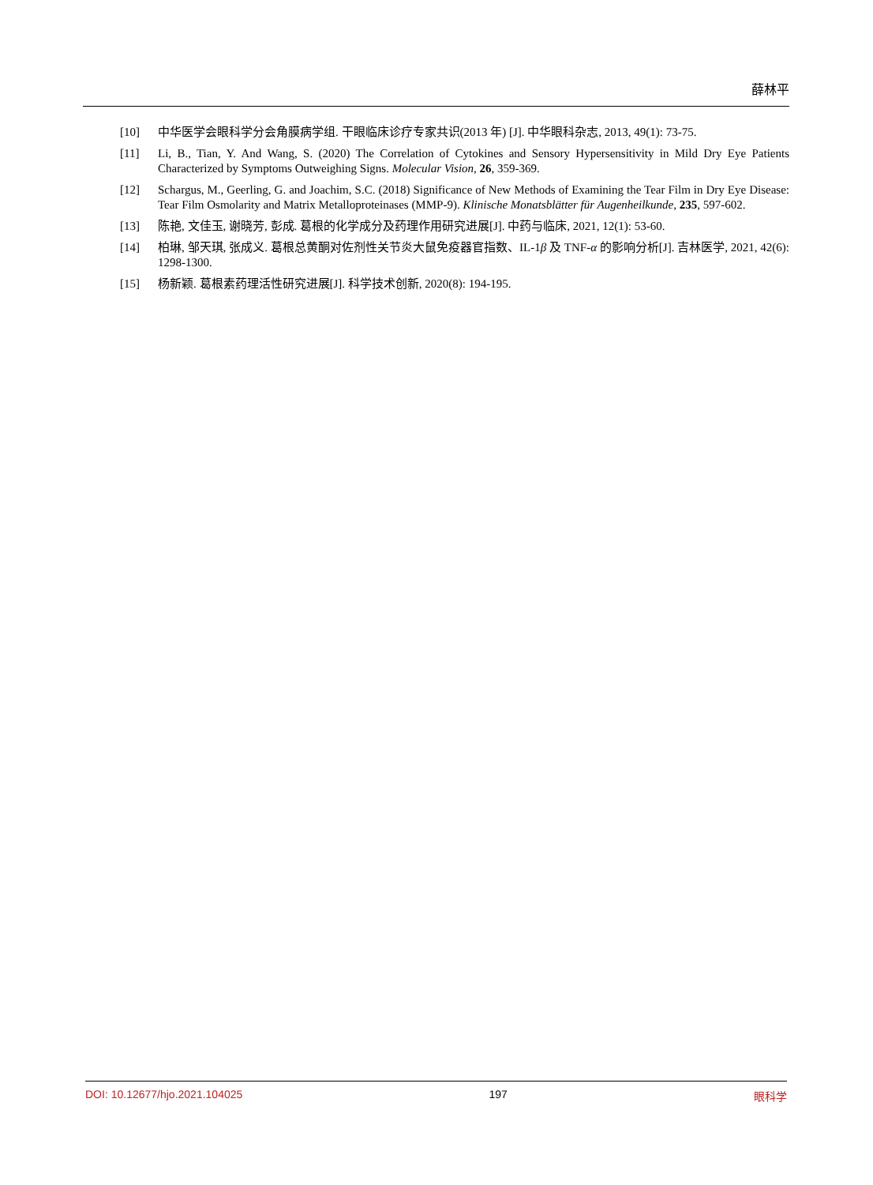薛林平
[10] 中华医学会眼科学分会角膜病学组. 干眼临床诊疗专家共识(2013 年) [J]. 中华眼科杂志, 2013, 49(1): 73-75.
[11] Li, B., Tian, Y. And Wang, S. (2020) The Correlation of Cytokines and Sensory Hypersensitivity in Mild Dry Eye Patients Characterized by Symptoms Outweighing Signs. Molecular Vision, 26, 359-369.
[12] Schargus, M., Geerling, G. and Joachim, S.C. (2018) Significance of New Methods of Examining the Tear Film in Dry Eye Disease: Tear Film Osmolarity and Matrix Metalloproteinases (MMP-9). Klinische Monatsblätter für Augenheilkunde, 235, 597-602.
[13] 陈艳, 文佳玉, 谢晓芳, 彭成. 葛根的化学成分及药理作用研究进展[J]. 中药与临床, 2021, 12(1): 53-60.
[14] 柏琳, 邹天琪, 张成义. 葛根总黄酮对佐剂性关节炎大鼠免疫器官指数、IL-1β 及 TNF-α 的影响分析[J]. 吉林医学, 2021, 42(6): 1298-1300.
[15] 杨新颖. 葛根素药理活性研究进展[J]. 科学技术创新, 2020(8): 194-195.
DOI: 10.12677/hjo.2021.104025 197 眼科学